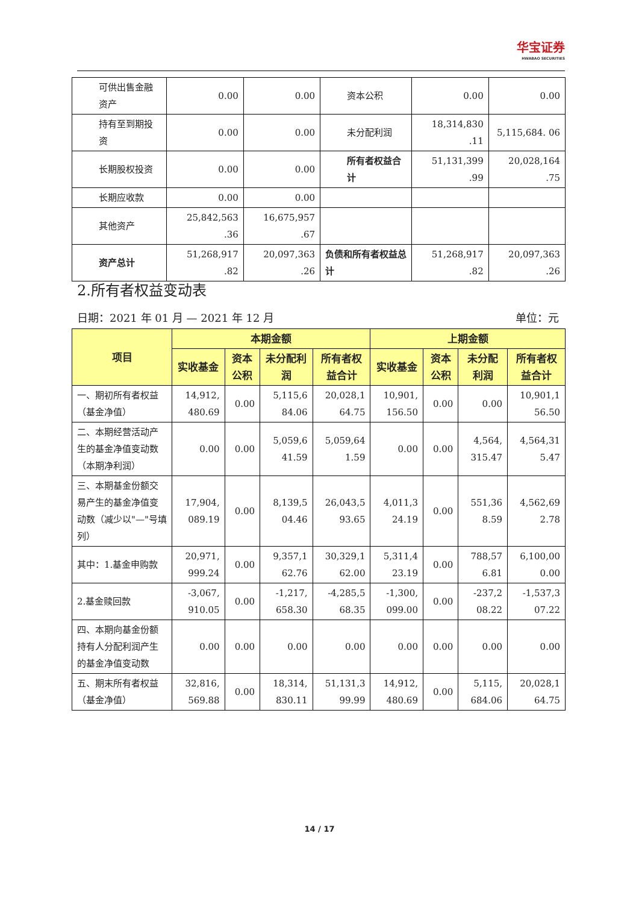华宝证券
HWABAO SECURITIES
| 可供出售金融资产 | 0.00 | 0.00 | 资本公积 | 0.00 | 0.00 |
| 持有至到期投资 | 0.00 | 0.00 | 未分配利润 | 18,314,830 .11 | 5,115,684. 06 |
| 长期股权投资 | 0.00 | 0.00 | 所有者权益合计 | 51,131,399 .99 | 20,028,164 .75 |
| 长期应收款 | 0.00 | 0.00 | | | |
| 其他资产 | 25,842,563 .36 | 16,675,957 .67 | | | |
| 资产总计 | 51,268,917 .82 | 20,097,363 .26 | 负债和所有者权益总计 | 51,268,917 .82 | 20,097,363 .26 |
2.所有者权益变动表
日期：2021 年 01 月 — 2021 年 12 月 单位：元
| 项目 | 本期金额 | | | | 上期金额 | | | |
| --- | --- | --- | --- | --- | --- | --- | --- | --- |
| | 实收基金 | 资本公积 | 未分配利润 | 所有者权益合计 | 实收基金 | 资本公积 | 未分配利润 | 所有者权益合计 |
| 一、期初所有者权益（基金净值） | 14,912, 480.69 | 0.00 | 5,115,6 84.06 | 20,028,1 64.75 | 10,901, 156.50 | 0.00 | 0.00 | 10,901,1 56.50 |
| 二、本期经营活动产生的基金净值变动数（本期净利润） | 0.00 | 0.00 | 5,059,6 41.59 | 5,059,64 1.59 | 0.00 | 0.00 | 4,564, 315.47 | 4,564,31 5.47 |
| 三、本期基金份额交易产生的基金净值变动数（减少以"—"号填列） | 17,904, 089.19 | 0.00 | 8,139,5 04.46 | 26,043,5 93.65 | 4,011,3 24.19 | 0.00 | 551,36 8.59 | 4,562,69 2.78 |
| 其中：1.基金申购款 | 20,971, 999.24 | 0.00 | 9,357,1 62.76 | 30,329,1 62.00 | 5,311,4 23.19 | 0.00 | 788,57 6.81 | 6,100,00 0.00 |
| 2.基金赎回款 | -3,067, 910.05 | 0.00 | -1,217, 658.30 | -4,285,5 68.35 | -1,300, 099.00 | 0.00 | -237,2 08.22 | -1,537,3 07.22 |
| 四、本期向基金份额持有人分配利润产生的基金净值变动数 | 0.00 | 0.00 | 0.00 | 0.00 | 0.00 | 0.00 | 0.00 | 0.00 |
| 五、期末所有者权益（基金净值） | 32,816, 569.88 | 0.00 | 18,314, 830.11 | 51,131,3 99.99 | 14,912, 480.69 | 0.00 | 5,115, 684.06 | 20,028,1 64.75 |
14 / 17